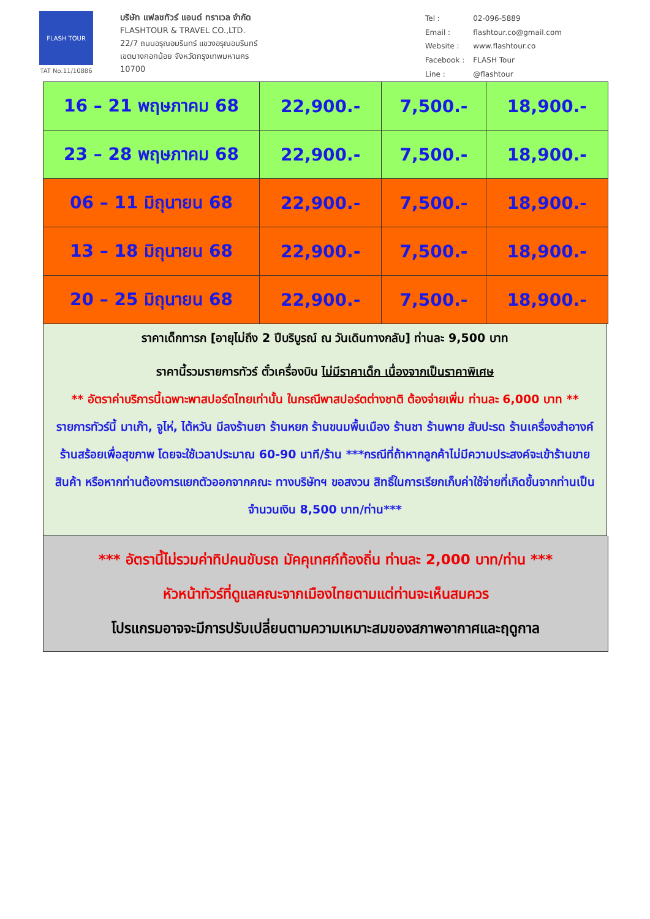FLASH TOUR
TAT No.11/10886
บริษัท แฟลชทัวร์ แอนด์ ทราเวล จำกัด
FLASHTOUR & TRAVEL CO.,LTD.
22/7 ถนนอรุณอมรินทร์ แขวงอรุณอมรินทร์
เขตบางกอกน้อย จังหวัดกรุงเทพมหานคร
10700
| Tel : | 02-096-5889 |
| Email : | flashtour.co@gmail.com |
| Website : | www.flashtour.co |
| Facebook : | FLASH Tour |
| Line : | @flashtour |
| 16 – 21 พฤษภาคม 68 | 22,900.- | 7,500.- | 18,900.- |
| 23 – 28 พฤษภาคม 68 | 22,900.- | 7,500.- | 18,900.- |
| 06 – 11 มิถุนายน 68 | 22,900.- | 7,500.- | 18,900.- |
| 13 – 18 มิถุนายน 68 | 22,900.- | 7,500.- | 18,900.- |
| 20 – 25 มิถุนายน 68 | 22,900.- | 7,500.- | 18,900.- |
ราคาเด็กทารก [อายุไม่ถึง 2 ปีบริบูรณ์ ณ วันเดินทางกลับ] ท่านละ 9,500 บาท
ราคานี้รวมรายการทัวร์ ตั๋วเครื่องบิน ไม่มีราคาเด็ก เนื่องจากเป็นราคาพิเศษ
** อัตราค่าบริการนี้เฉพาะพาสปอร์ตไทยเท่านั้น ในกรณีพาสปอร์ตต่างชาติ ต้องจ่ายเพิ่ม ท่านละ 6,000 บาท **
รายการทัวร์นี้ มาเก๊า, จูไห่, ไต้หวัน มีลงร้านยา ร้านหยก ร้านขนมพื้นเมือง ร้านชา ร้านพาย สับปะรด ร้านเครื่องสำอางค์ ร้านสร้อยเพื่อสุขภาพ โดยจะใช้เวลาประมาณ 60-90 นาที/ร้าน ***กรณีที่ถ้าหากลูกค้าไม่มีความประสงค์จะเข้าร้านขายสินค้า หรือหากท่านต้องการแยกตัวออกจากคณะ ทางบริษัทฯ ขอสงวน สิทธิ์ในการเรียกเก็บค่าใช้จ่ายที่เกิดขึ้นจากท่านเป็นจำนวนเงิน 8,500 บาท/ท่าน***
*** อัตรานี้ไม่รวมค่าทิปคนขับรถ มัคคุเทศก์ท้องถิ่น ท่านละ 2,000 บาท/ท่าน ***
หัวหน้าทัวร์ที่ดูแลคณะจากเมืองไทยตามแต่ท่านจะเห็นสมควร
โปรแกรมอาจจะมีการปรับเปลี่ยนตามความเหมาะสมของสภาพอากาศและฤดูกาล